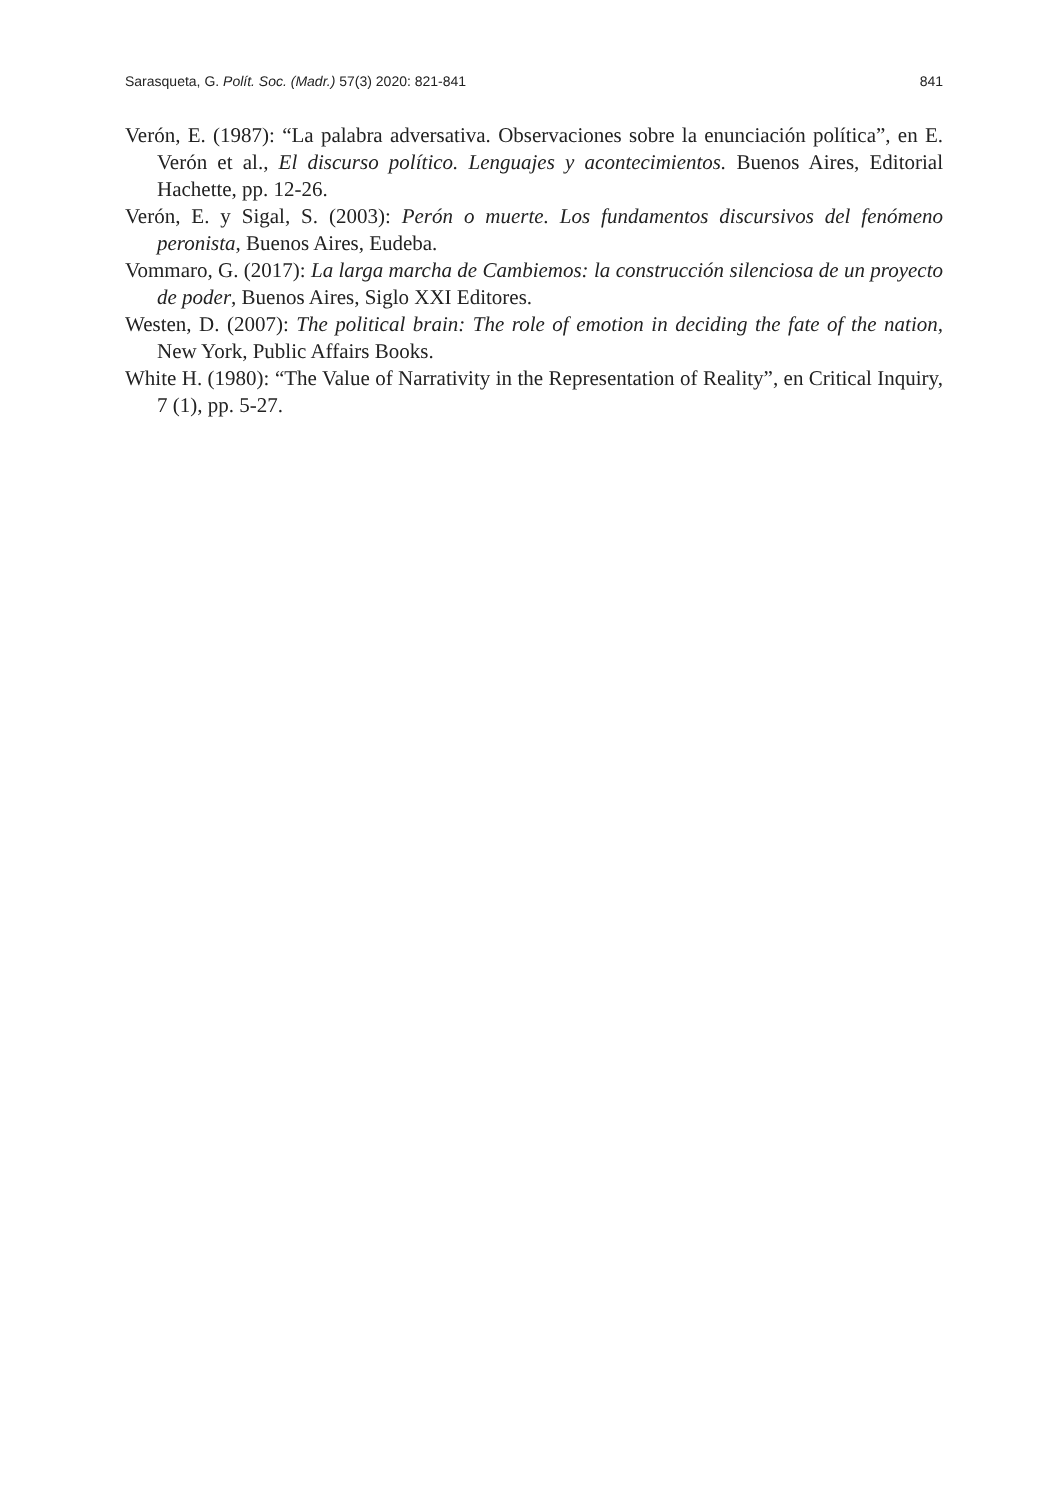Sarasqueta, G. Polít. Soc. (Madr.) 57(3) 2020: 821-841 841
Verón, E. (1987): “La palabra adversativa. Observaciones sobre la enunciación política”, en E. Verón et al., El discurso político. Lenguajes y acontecimientos. Buenos Aires, Editorial Hachette, pp. 12-26.
Verón, E. y Sigal, S. (2003): Perón o muerte. Los fundamentos discursivos del fenómeno peronista, Buenos Aires, Eudeba.
Vommaro, G. (2017): La larga marcha de Cambiemos: la construcción silenciosa de un proyecto de poder, Buenos Aires, Siglo XXI Editores.
Westen, D. (2007): The political brain: The role of emotion in deciding the fate of the nation, New York, Public Affairs Books.
White H. (1980): “The Value of Narrativity in the Representation of Reality”, en Critical Inquiry, 7 (1), pp. 5-27.